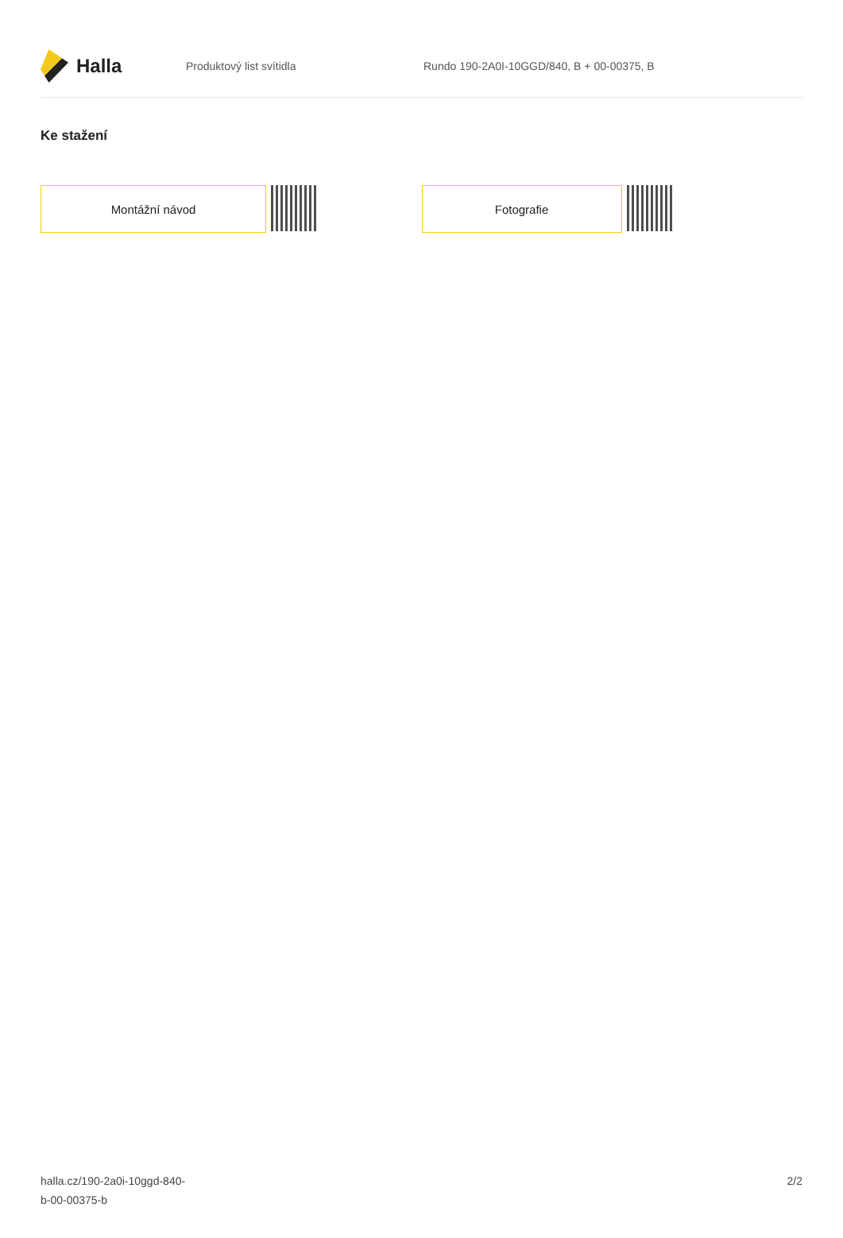Halla
Produktový list svítidla
Rundo 190-2A0I-10GGD/840, B + 00-00375, B
Ke stažení
Montážní návod Fotografie
halla.cz/190-2a0i-10ggd-840-
b-00-00375-b
2/2